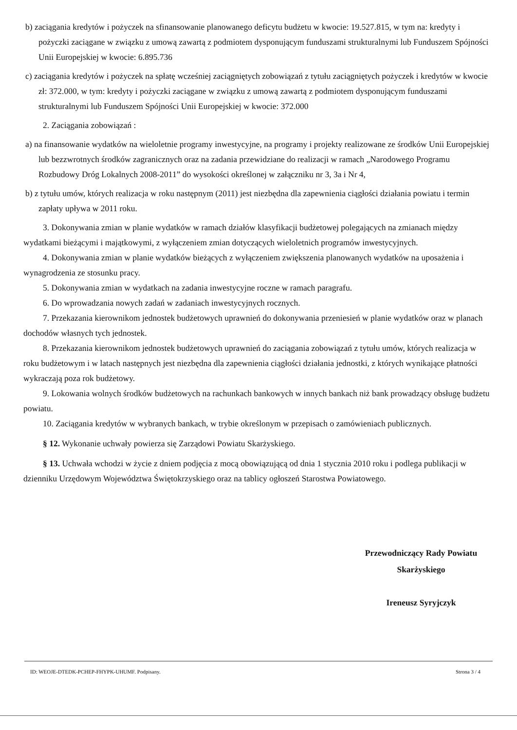b) zaciągania kredytów i pożyczek na sfinansowanie planowanego deficytu budżetu w kwocie: 19.527.815, w tym na: kredyty i pożyczki zaciągane w związku z umową zawartą z podmiotem dysponującym funduszami strukturalnymi lub Funduszem Spójności Unii Europejskiej w kwocie: 6.895.736
c) zaciągania kredytów i pożyczek na spłatę wcześniej zaciągniętych zobowiązań z tytułu zaciągniętych pożyczek i kredytów w kwocie zł: 372.000, w tym: kredyty i pożyczki zaciągane w związku z umową zawartą z podmiotem dysponującym funduszami strukturalnymi lub Funduszem Spójności Unii Europejskiej w kwocie: 372.000
2. Zaciągania zobowiązań :
a) na finansowanie wydatków na wieloletnie programy inwestycyjne, na programy i projekty realizowane ze środków Unii Europejskiej lub bezzwrotnych środków zagranicznych oraz na zadania przewidziane do realizacji w ramach „Narodowego Programu Rozbudowy Dróg Lokalnych 2008-2011” do wysokości określonej w załączniku nr 3, 3a i Nr 4,
b) z tytułu umów, których realizacja w roku następnym (2011) jest niezbędna dla zapewnienia ciągłości działania powiatu i termin zapłaty upływa w 2011 roku.
3. Dokonywania zmian w planie wydatków w ramach działów klasyfikacji budżetowej polegających na zmianach między wydatkami bieżącymi i majątkowymi, z wyłączeniem zmian dotyczących wieloletnich programów inwestycyjnych.
4. Dokonywania zmian w planie wydatków bieżących z wyłączeniem zwiększenia planowanych wydatków na uposażenia i wynagrodzenia ze stosunku pracy.
5. Dokonywania zmian w wydatkach na zadania inwestycyjne roczne w ramach paragrafu.
6. Do wprowadzania nowych zadań w zadaniach inwestycyjnych rocznych.
7. Przekazania kierownikom jednostek budżetowych uprawnień do dokonywania przeniesień w planie wydatków oraz w planach dochodów własnych tych jednostek.
8. Przekazania kierownikom jednostek budżetowych uprawnień do zaciągania zobowiązań z tytułu umów, których realizacja w roku budżetowym i w latach następnych jest niezbędna dla zapewnienia ciągłości działania jednostki, z których wynikające płatności wykraczają poza rok budżetowy.
9. Lokowania wolnych środków budżetowych na rachunkach bankowych w innych bankach niż bank prowadzący obsługę budżetu powiatu.
10. Zaciągania kredytów w wybranych bankach, w trybie określonym w przepisach o zamówieniach publicznych.
§ 12. Wykonanie uchwały powierza się Zarządowi Powiatu Skarżyskiego.
§ 13. Uchwała wchodzi w życie z dniem podjęcia z mocą obowiązującą od dnia 1 stycznia 2010 roku i podlega publikacji w dzienniku Urzędowym Województwa Świętokrzyskiego oraz na tablicy ogłoszeń Starostwa Powiatowego.
Przewodniczący Rady Powiatu
Skarżyskiego
Ireneusz Syryjczyk
ID: WEOJE-DTEDK-PCHEP-FHYPK-UHUMF. Podpisany. Strona 3 / 4